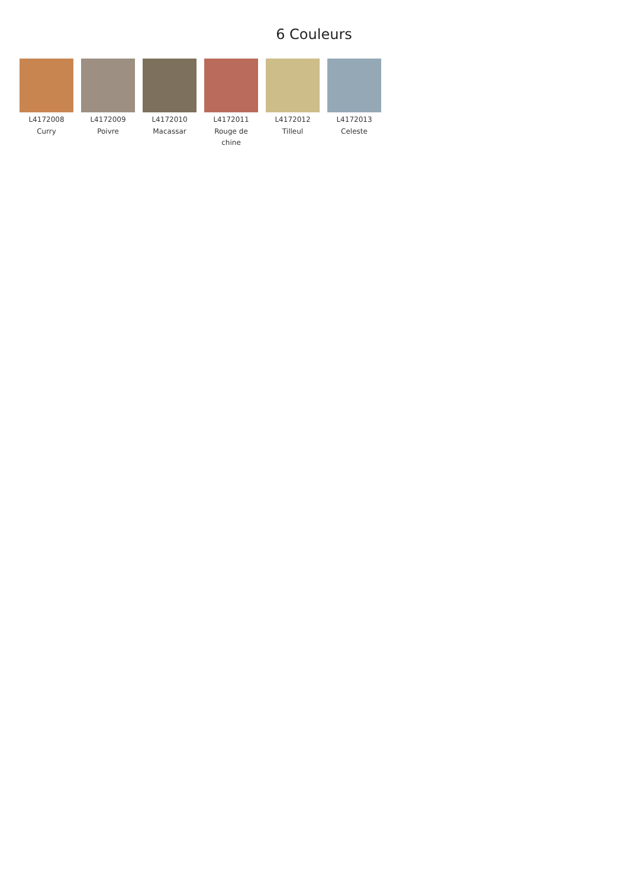6 Couleurs
L4172008
Curry
L4172009
Poivre
L4172010
Macassar
L4172011
Rouge de chine
L4172012
Tilleul
L4172013
Celeste